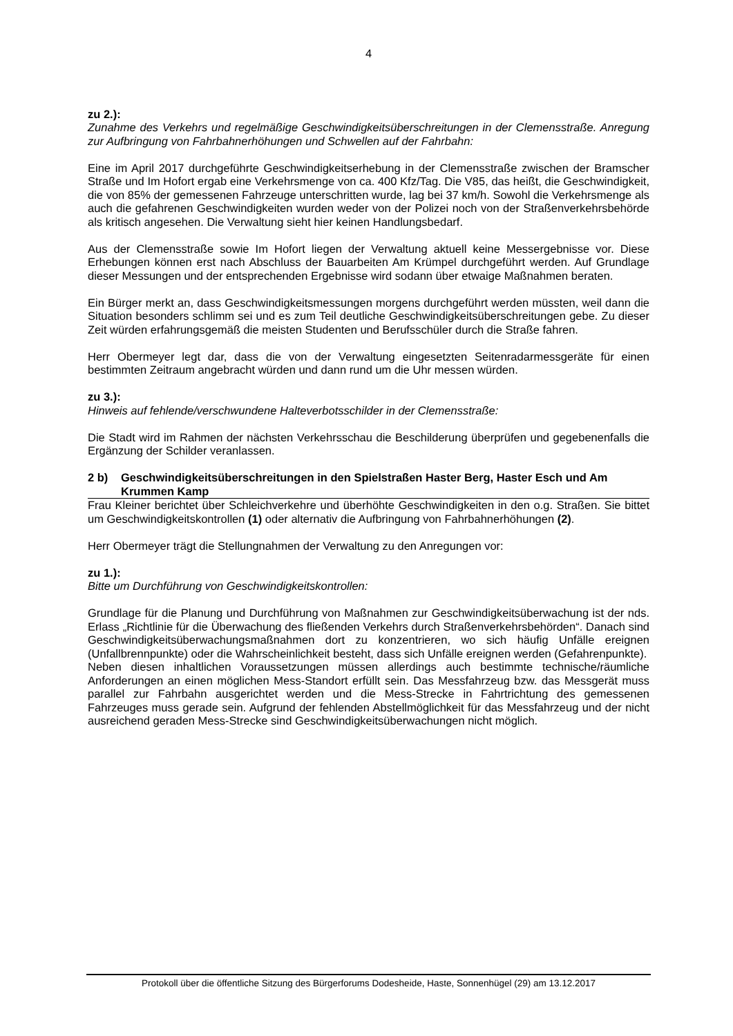4
zu 2.):
Zunahme des Verkehrs und regelmäßige Geschwindigkeitsüberschreitungen in der Clemensstraße. Anregung zur Aufbringung von Fahrbahnerhöhungen und Schwellen auf der Fahrbahn:
Eine im April 2017 durchgeführte Geschwindigkeitserhebung in der Clemensstraße zwischen der Bramscher Straße und Im Hofort ergab eine Verkehrsmenge von ca. 400 Kfz/Tag. Die V85, das heißt, die Geschwindigkeit, die von 85% der gemessenen Fahrzeuge unterschritten wurde, lag bei 37 km/h. Sowohl die Verkehrsmenge als auch die gefahrenen Geschwindigkeiten wurden weder von der Polizei noch von der Straßenverkehrsbehörde als kritisch angesehen. Die Verwaltung sieht hier keinen Handlungsbedarf.
Aus der Clemensstraße sowie Im Hofort liegen der Verwaltung aktuell keine Messergebnisse vor. Diese Erhebungen können erst nach Abschluss der Bauarbeiten Am Krümpel durchgeführt werden. Auf Grundlage dieser Messungen und der entsprechenden Ergebnisse wird sodann über etwaige Maßnahmen beraten.
Ein Bürger merkt an, dass Geschwindigkeitsmessungen morgens durchgeführt werden müssten, weil dann die Situation besonders schlimm sei und es zum Teil deutliche Geschwindigkeitsüberschreitungen gebe. Zu dieser Zeit würden erfahrungsgemäß die meisten Studenten und Berufsschüler durch die Straße fahren.
Herr Obermeyer legt dar, dass die von der Verwaltung eingesetzten Seitenradarmessgeräte für einen bestimmten Zeitraum angebracht würden und dann rund um die Uhr messen würden.
zu 3.):
Hinweis auf fehlende/verschwundene Halteverbotsschilder in der Clemensstraße:
Die Stadt wird im Rahmen der nächsten Verkehrsschau die Beschilderung überprüfen und gegebenenfalls die Ergänzung der Schilder veranlassen.
2 b) Geschwindigkeitsüberschreitungen in den Spielstraßen Haster Berg, Haster Esch und Am Krummen Kamp
Frau Kleiner berichtet über Schleichverkehre und überhöhte Geschwindigkeiten in den o.g. Straßen. Sie bittet um Geschwindigkeitskontrollen (1) oder alternativ die Aufbringung von Fahrbahnerhöhungen (2).
Herr Obermeyer trägt die Stellungnahmen der Verwaltung zu den Anregungen vor:
zu 1.):
Bitte um Durchführung von Geschwindigkeitskontrollen:
Grundlage für die Planung und Durchführung von Maßnahmen zur Geschwindigkeitsüberwachung ist der nds. Erlass „Richtlinie für die Überwachung des fließenden Verkehrs durch Straßenverkehrsbehörden“. Danach sind Geschwindigkeitsüberwachungsmaßnahmen dort zu konzentrieren, wo sich häufig Unfälle ereignen (Unfallbrennpunkte) oder die Wahrscheinlichkeit besteht, dass sich Unfälle ereignen werden (Gefahrenpunkte).
Neben diesen inhaltlichen Voraussetzungen müssen allerdings auch bestimmte technische/räumliche Anforderungen an einen möglichen Mess-Standort erfüllt sein. Das Messfahrzeug bzw. das Messgerät muss parallel zur Fahrbahn ausgerichtet werden und die Mess-Strecke in Fahrtrichtung des gemessenen Fahrzeuges muss gerade sein. Aufgrund der fehlenden Abstellmöglichkeit für das Messfahrzeug und der nicht ausreichend geraden Mess-Strecke sind Geschwindigkeitsüberwachungen nicht möglich.
Protokoll über die öffentliche Sitzung des Bürgerforums Dodesheide, Haste, Sonnenhügel (29) am 13.12.2017